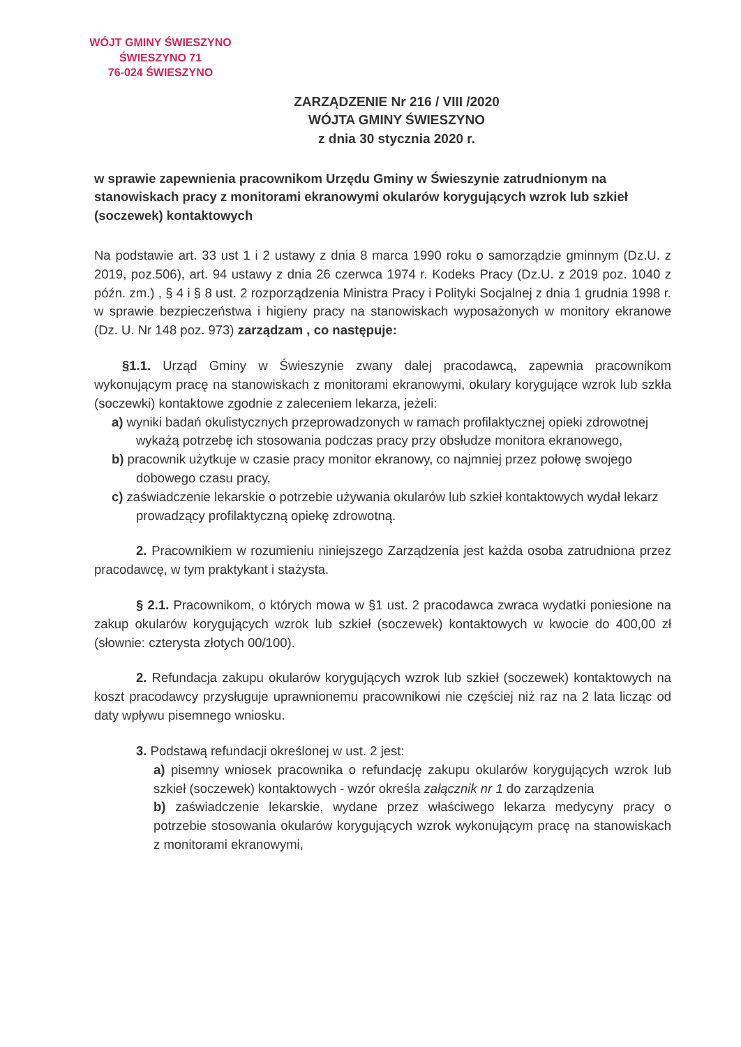WÓJT GMINY ŚWIESZYNO
ŚWIESZYNO 71
76-024 ŚWIESZYNO
ZARZĄDZENIE Nr 216 / VIII /2020
WÓJTA GMINY ŚWIESZYNO
z dnia 30 stycznia 2020 r.
w sprawie zapewnienia pracownikom Urzędu Gminy w Świeszynie zatrudnionym na stanowiskach pracy z monitorami ekranowymi okularów korygujących wzrok lub szkieł (soczewek) kontaktowych
Na podstawie art. 33 ust 1 i 2 ustawy z dnia 8 marca 1990 roku o samorządzie gminnym (Dz.U. z 2019, poz.506), art. 94 ustawy z dnia 26 czerwca 1974 r. Kodeks Pracy (Dz.U. z 2019 poz. 1040 z późn. zm.) , § 4 i § 8 ust. 2 rozporządzenia Ministra Pracy i Polityki Socjalnej z dnia 1 grudnia 1998 r. w sprawie bezpieczeństwa i higieny pracy na stanowiskach wyposażonych w monitory ekranowe (Dz. U. Nr 148 poz. 973) zarządzam , co następuje:
§1.1. Urząd Gminy w Świeszynie zwany dalej pracodawcą, zapewnia pracownikom wykonującym pracę na stanowiskach z monitorami ekranowymi, okulary korygujące wzrok lub szkła (soczewki) kontaktowe zgodnie z zaleceniem lekarza, jeżeli:
a) wyniki badań okulistycznych przeprowadzonych w ramach profilaktycznej opieki zdrowotnej wykażą potrzebę ich stosowania podczas pracy przy obsłudze monitora ekranowego,
b) pracownik użytkuje w czasie pracy monitor ekranowy, co najmniej przez połowę swojego dobowego czasu pracy,
c) zaświadczenie lekarskie o potrzebie używania okularów lub szkieł kontaktowych wydał lekarz prowadzący profilaktyczną opiekę zdrowotną.
2. Pracownikiem w rozumieniu niniejszego Zarządzenia jest każda osoba zatrudniona przez pracodawcę, w tym praktykant i stażysta.
§ 2.1. Pracownikom, o których mowa w §1 ust. 2 pracodawca zwraca wydatki poniesione na zakup okularów korygujących wzrok lub szkieł (soczewek) kontaktowych w kwocie do 400,00 zł (słownie: czterysta złotych 00/100).
2. Refundacja zakupu okularów korygujących wzrok lub szkieł (soczewek) kontaktowych na koszt pracodawcy przysługuje uprawnionemu pracownikowi nie częściej niż raz na 2 lata licząc od daty wpływu pisemnego wniosku.
3. Podstawą refundacji określonej w ust. 2 jest:
a) pisemny wniosek pracownika o refundację zakupu okularów korygujących wzrok lub szkieł (soczewek) kontaktowych - wzór określa załącznik nr 1 do zarządzenia
b) zaświadczenie lekarskie, wydane przez właściwego lekarza medycyny pracy o potrzebie stosowania okularów korygujących wzrok wykonującym pracę na stanowiskach z monitorami ekranowymi,